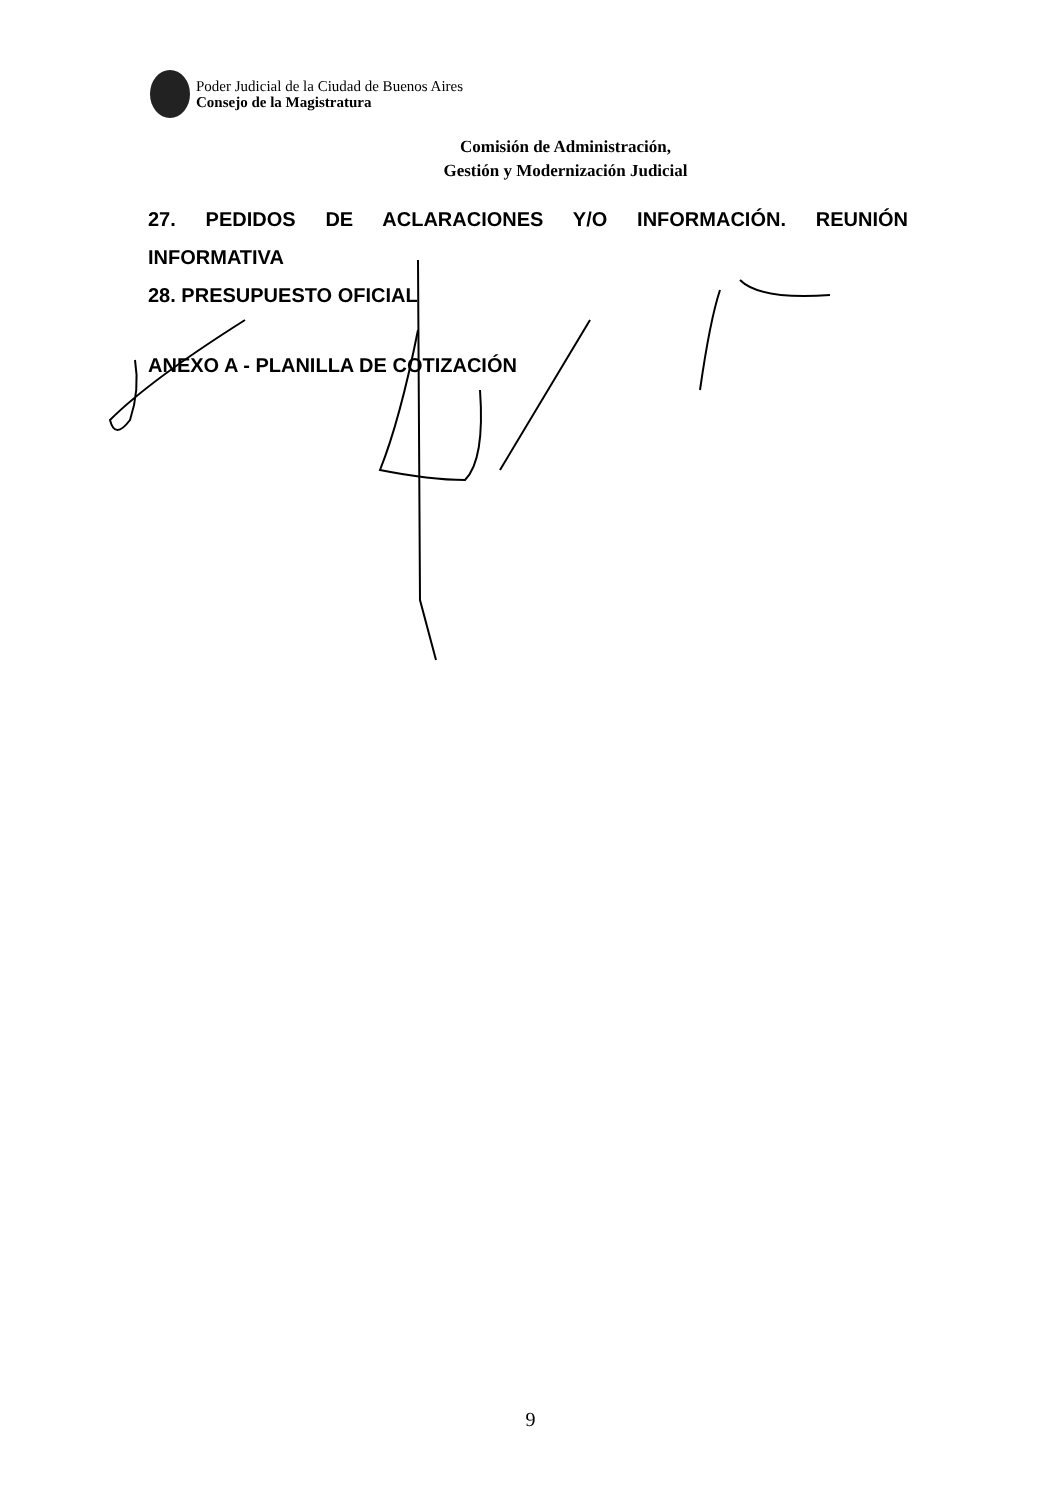Poder Judicial de la Ciudad de Buenos Aires
Consejo de la Magistratura
Comisión de Administración,
Gestión y Modernización Judicial
27. PEDIDOS DE ACLARACIONES Y/O INFORMACIÓN. REUNIÓN
INFORMATIVA
28. PRESUPUESTO OFICIAL
ANEXO A - PLANILLA DE COTIZACIÓN
9